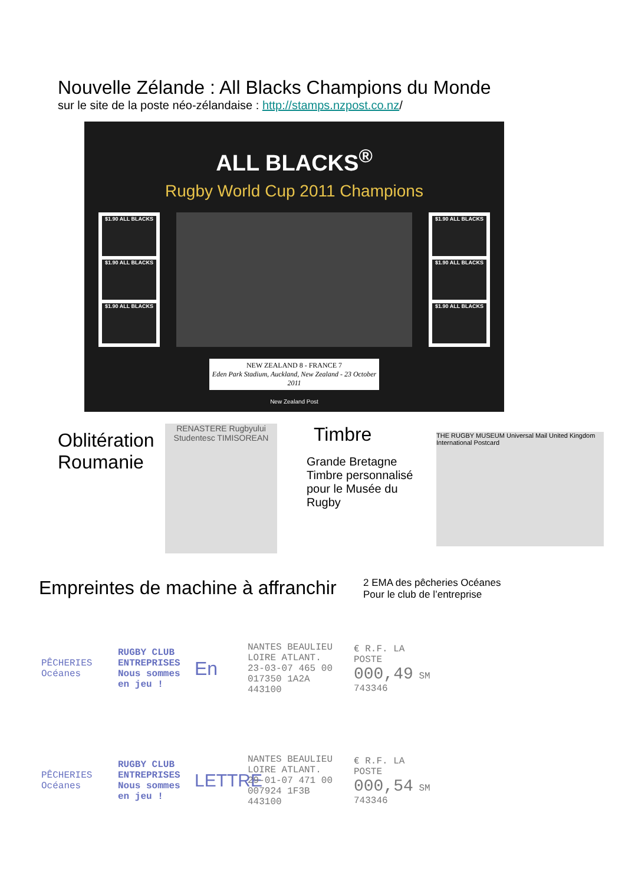Nouvelle Zélande : All Blacks Champions du Monde
sur le site de la poste néo-zélandaise : http://stamps.nzpost.co.nz/
ALL BLACKS<sup>®</sup>
Rugby World Cup 2011 Champions
$1.90 ALL BLACKS
$1.90 ALL BLACKS
$1.90 ALL BLACKS
$1.90 ALL BLACKS
$1.90 ALL BLACKS
$1.90 ALL BLACKS
NEW ZEALAND 8 - FRANCE 7
Eden Park Stadium, Auckland, New Zealand - 23 October 2011
New Zealand Post
Oblitération Roumanie
RENASTERE Rugbyului Studentesc TIMISOREAN
Timbre
Grande Bretagne Timbre personnalisé pour le Musée du Rugby
THE RUGBY MUSEUM Universal Mail United Kingdom International Postcard
Empreintes de machine à affranchir
2 EMA des pêcheries Océanes
Pour le club de l’entreprise
PÊCHERIES Océanes
RUGBY CLUB ENTREPRISES Nous sommes en jeu !
En
NANTES BEAULIEU LOIRE ATLANT. 23-03-07 465 00 017350 1A2A 443100
€ R.F. LA POSTE 000,49 SM 743346
PÊCHERIES Océanes
RUGBY CLUB ENTREPRISES Nous sommes en jeu !
LETTRE
NANTES BEAULIEU LOIRE ATLANT. 29-01-07 471 00 007924 1F3B 443100
€ R.F. LA POSTE 000,54 SM 743346